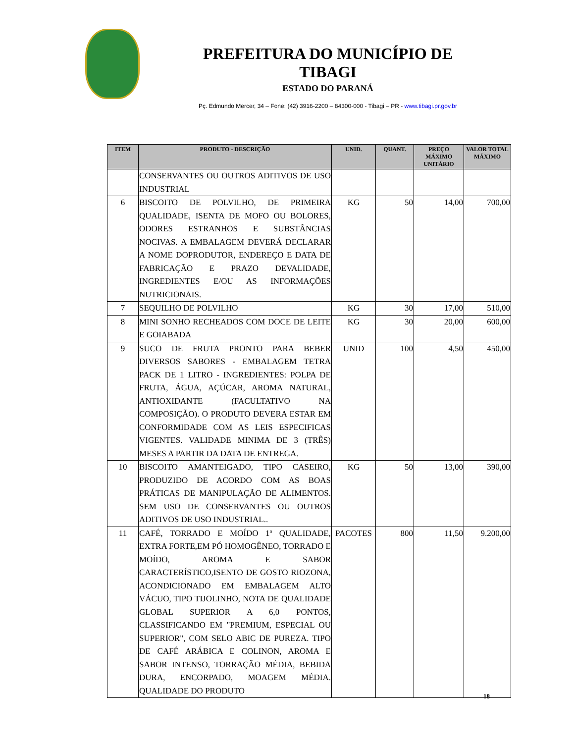PREFEITURA DO MUNICÍPIO DE TIBAGI
ESTADO DO PARANÁ
Pç. Edmundo Mercer, 34 – Fone: (42) 3916-2200 – 84300-000 - Tibagi – PR - www.tibagi.pr.gov.br
| ITEM | PRODUTO - DESCRIÇÃO | UNID. | QUANT. | PREÇO MÁXIMO UNITÁRIO | VALOR TOTAL MÁXIMO |
| --- | --- | --- | --- | --- | --- |
| | CONSERVANTES OU OUTROS ADITIVOS DE USO INDUSTRIAL | | | | |
| 6 | BISCOITO DE POLVILHO, DE PRIMEIRA QUALIDADE, ISENTA DE MOFO OU BOLORES, ODORES ESTRANHOS E SUBSTÂNCIAS NOCIVAS. A EMBALAGEM DEVERÁ DECLARAR A NOME DOPRODUTOR, ENDEREÇO E DATA DE FABRICAÇÃO E PRAZO DEVALIDADE, INGREDIENTES E/OU AS INFORMAÇÕES NUTRICIONAIS. | KG | 50 | 14,00 | 700,00 |
| 7 | SEQUILHO DE POLVILHO | KG | 30 | 17,00 | 510,00 |
| 8 | MINI SONHO RECHEADOS COM DOCE DE LEITE E GOIABADA | KG | 30 | 20,00 | 600,00 |
| 9 | SUCO DE FRUTA PRONTO PARA BEBER DIVERSOS SABORES - EMBALAGEM TETRA PACK DE 1 LITRO - INGREDIENTES: POLPA DE FRUTA, ÁGUA, AÇÚCAR, AROMA NATURAL, ANTIOXIDANTE (FACULTATIVO NA COMPOSIÇÃO). O PRODUTO DEVERA ESTAR EM CONFORMIDADE COM AS LEIS ESPECIFICAS VIGENTES. VALIDADE MINIMA DE 3 (TRÊS) MESES A PARTIR DA DATA DE ENTREGA. | UNID | 100 | 4,50 | 450,00 |
| 10 | BISCOITO AMANTEIGADO, TIPO CASEIRO, PRODUZIDO DE ACORDO COM AS BOAS PRÁTICAS DE MANIPULAÇÃO DE ALIMENTOS. SEM USO DE CONSERVANTES OU OUTROS ADITIVOS DE USO INDUSTRIAL.. | KG | 50 | 13,00 | 390,00 |
| 11 | CAFÉ, TORRADO E MOÍDO 1ª QUALIDADE, EXTRA FORTE,EM PÓ HOMOGÊNEO, TORRADO E MOÍDO, AROMA E SABOR CARACTERÍSTICO,ISENTO DE GOSTO RIOZONA, ACONDICIONADO EM EMBALAGEM ALTO VÁCUO, TIPO TIJOLINHO, NOTA DE QUALIDADE GLOBAL SUPERIOR A 6,0 PONTOS, CLASSIFICANDO EM "PREMIUM, ESPECIAL OU SUPERIOR", COM SELO ABIC DE PUREZA. TIPO DE CAFÉ ARÁBICA E COLINON, AROMA E SABOR INTENSO, TORRAÇÃO MÉDIA, BEBIDA DURA, ENCORPADO, MOAGEM MÉDIA. QUALIDADE DO PRODUTO | PACOTES | 800 | 11,50 | 9.200,00 |
18